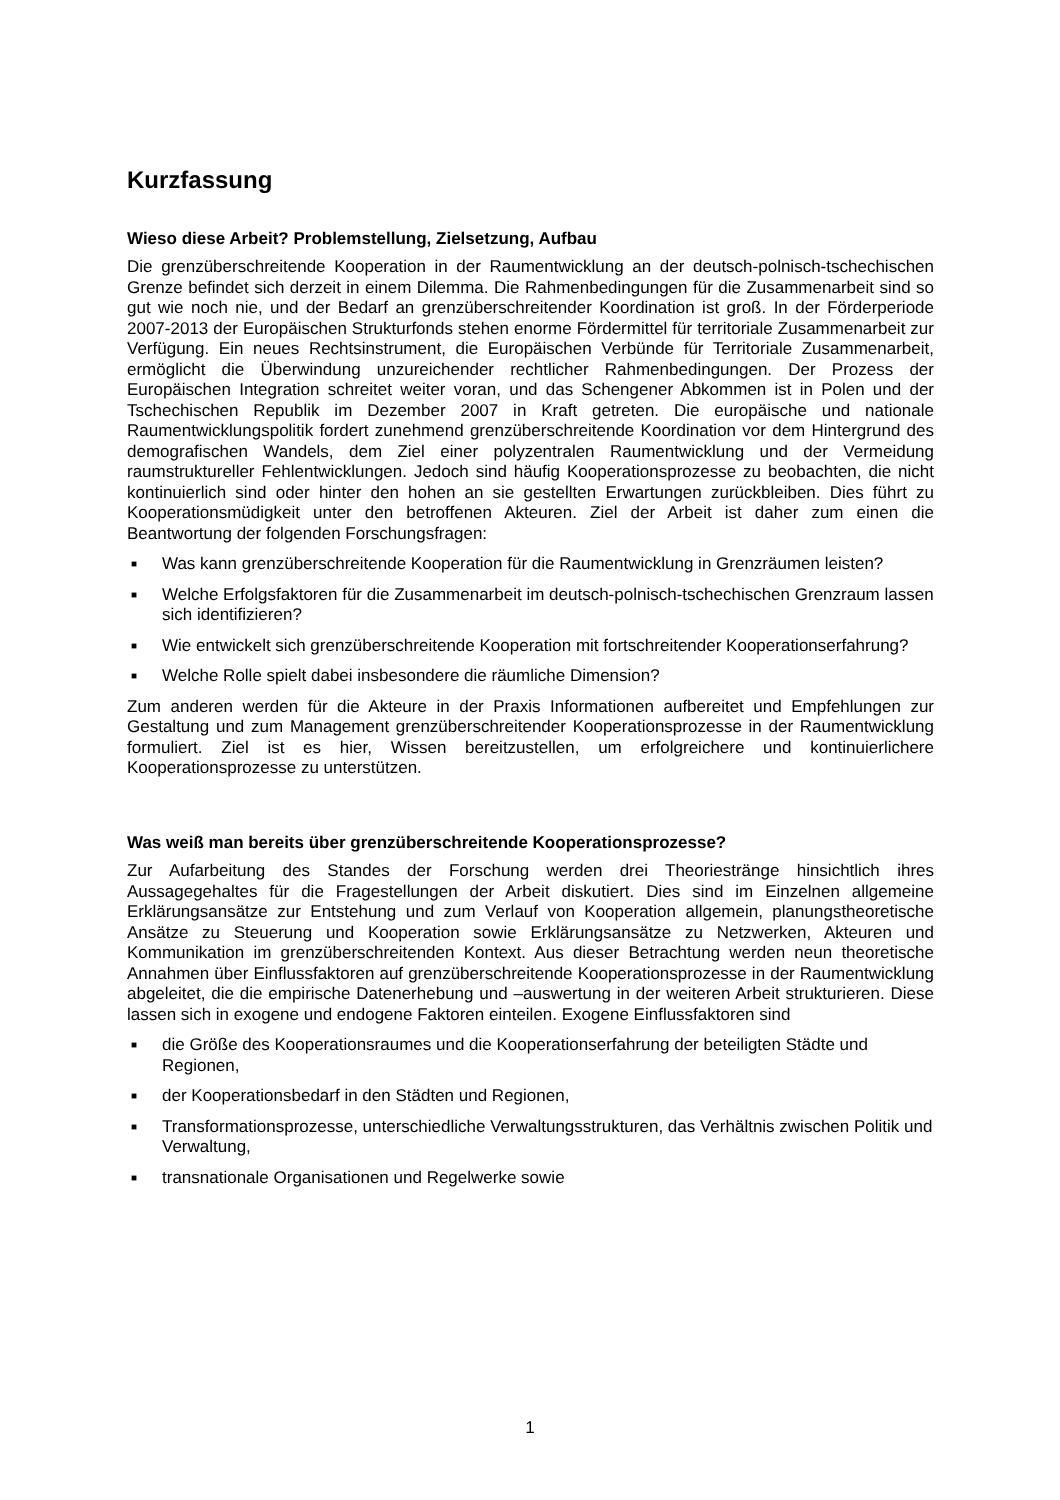Kurzfassung
Wieso diese Arbeit? Problemstellung, Zielsetzung, Aufbau
Die grenzüberschreitende Kooperation in der Raumentwicklung an der deutsch-polnisch-tschechischen Grenze befindet sich derzeit in einem Dilemma. Die Rahmenbedingungen für die Zusammenarbeit sind so gut wie noch nie, und der Bedarf an grenzüberschreitender Koordination ist groß. In der Förderperiode 2007-2013 der Europäischen Strukturfonds stehen enorme Fördermittel für territoriale Zusammenarbeit zur Verfügung. Ein neues Rechtsinstrument, die Europäischen Verbünde für Territoriale Zusammenarbeit, ermöglicht die Überwindung unzureichender rechtlicher Rahmenbedingungen. Der Prozess der Europäischen Integration schreitet weiter voran, und das Schengener Abkommen ist in Polen und der Tschechischen Republik im Dezember 2007 in Kraft getreten. Die europäische und nationale Raumentwicklungspolitik fordert zunehmend grenzüberschreitende Koordination vor dem Hintergrund des demografischen Wandels, dem Ziel einer polyzentralen Raumentwicklung und der Vermeidung raumstruktureller Fehlentwicklungen. Jedoch sind häufig Kooperationsprozesse zu beobachten, die nicht kontinuierlich sind oder hinter den hohen an sie gestellten Erwartungen zurückbleiben. Dies führt zu Kooperationsmüdigkeit unter den betroffenen Akteuren. Ziel der Arbeit ist daher zum einen die Beantwortung der folgenden Forschungsfragen:
■ Was kann grenzüberschreitende Kooperation für die Raumentwicklung in Grenzräumen leisten?
■ Welche Erfolgsfaktoren für die Zusammenarbeit im deutsch-polnisch-tschechischen Grenzraum lassen sich identifizieren?
■ Wie entwickelt sich grenzüberschreitende Kooperation mit fortschreitender Kooperationserfahrung?
■ Welche Rolle spielt dabei insbesondere die räumliche Dimension?
Zum anderen werden für die Akteure in der Praxis Informationen aufbereitet und Empfehlungen zur Gestaltung und zum Management grenzüberschreitender Kooperationsprozesse in der Raumentwicklung formuliert. Ziel ist es hier, Wissen bereitzustellen, um erfolgreichere und kontinuierlichere Kooperationsprozesse zu unterstützen.
Was weiß man bereits über grenzüberschreitende Kooperationsprozesse?
Zur Aufarbeitung des Standes der Forschung werden drei Theoriestränge hinsichtlich ihres Aussagegehaltes für die Fragestellungen der Arbeit diskutiert. Dies sind im Einzelnen allgemeine Erklärungsansätze zur Entstehung und zum Verlauf von Kooperation allgemein, planungstheoretische Ansätze zu Steuerung und Kooperation sowie Erklärungsansätze zu Netzwerken, Akteuren und Kommunikation im grenzüberschreitenden Kontext. Aus dieser Betrachtung werden neun theoretische Annahmen über Einflussfaktoren auf grenzüberschreitende Kooperationsprozesse in der Raumentwicklung abgeleitet, die die empirische Datenerhebung und –auswertung in der weiteren Arbeit strukturieren. Diese lassen sich in exogene und endogene Faktoren einteilen. Exogene Einflussfaktoren sind
■ die Größe des Kooperationsraumes und die Kooperationserfahrung der beteiligten Städte und Regionen,
■ der Kooperationsbedarf in den Städten und Regionen,
■ Transformationsprozesse, unterschiedliche Verwaltungsstrukturen, das Verhältnis zwischen Politik und Verwaltung,
■ transnationale Organisationen und Regelwerke sowie
1